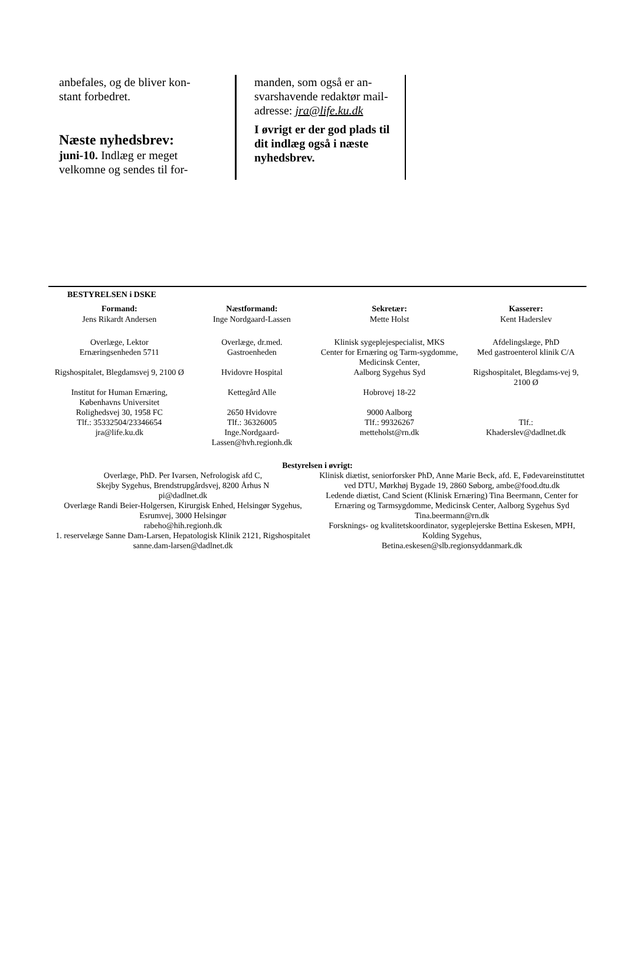anbefales, og de bliver kon-
stant forbedret.
Næste nyhedsbrev:
juni-10. Indlæg er meget velkomne og sendes til for-
manden, som også er an-
svarshavende redaktør mail-
adresse: jra@life.ku.dk
I øvrigt er der god plads til dit indlæg også i næste nyhedsbrev.
BESTYRELSEN i DSKE
| Formand: | Næstformand: | Sekretær: | Kasserer: |
| --- | --- | --- | --- |
| Jens Rikardt Andersen | Inge Nordgaard-Lassen | Mette Holst | Kent Haderslev |
| Overlæge, Lektor | Overlæge, dr.med. | Klinisk sygeplejespecialist, MKS | Afdelingslæge, PhD |
| Ernæringsenheden 5711 | Gastroenheden | Center for Ernæring og Tarm-sygdomme, Medicinsk Center, | Med gastroenterol klinik C/A |
| Rigshospitalet, Blegdamsvej 9, 2100 Ø | Hvidovre Hospital | Aalborg Sygehus Syd | Rigshospitalet, Blegdams-vej 9, 2100 Ø |
| Institut for Human Ernæring, Københavns Universitet | Kettegård Alle | Hobrovej 18-22 | |
| Rolighedsvej 30, 1958 FC | 2650 Hvidovre | 9000 Aalborg | |
| Tlf.: 35332504/23346654 | Tlf.: 36326005 | Tlf.: 99326267 | Tlf.: |
| jra@life.ku.dk | Inge.Nordgaard-Lassen@hvh.regionh.dk | metteholst@rn.dk | Khaderslev@dadlnet.dk |
Bestyrelsen i øvrigt:
Overlæge, PhD. Per Ivarsen, Nefrologisk afd C,
Skejby Sygehus, Brendstrupgårdsvej, 8200 Århus N
pi@dadlnet.dk
Overlæge Randi Beier-Holgersen, Kirurgisk Enhed, Helsingør Sygehus, Esrumvej, 3000 Helsingør
rabeho@hih.regionh.dk
1. reservelæge Sanne Dam-Larsen, Hepatologisk Klinik 2121, Rigshospitalet sanne.dam-larsen@dadlnet.dk
Klinisk diætist, seniorforsker PhD, Anne Marie Beck, afd. E, Fødevareinstituttet ved DTU, Mørkhøj Bygade 19, 2860 Søborg, ambe@food.dtu.dk
Ledende diætist, Cand Scient (Klinisk Ernæring) Tina Beermann, Center for Ernæring og Tarmsygdomme, Medicinsk Center, Aalborg Sygehus Syd
Tina.beermann@rn.dk
Forsknings- og kvalitetskoordinator, sygeplejerske Bettina Eskesen, MPH, Kolding Sygehus,
Betina.eskesen@slb.regionsyddanmark.dk